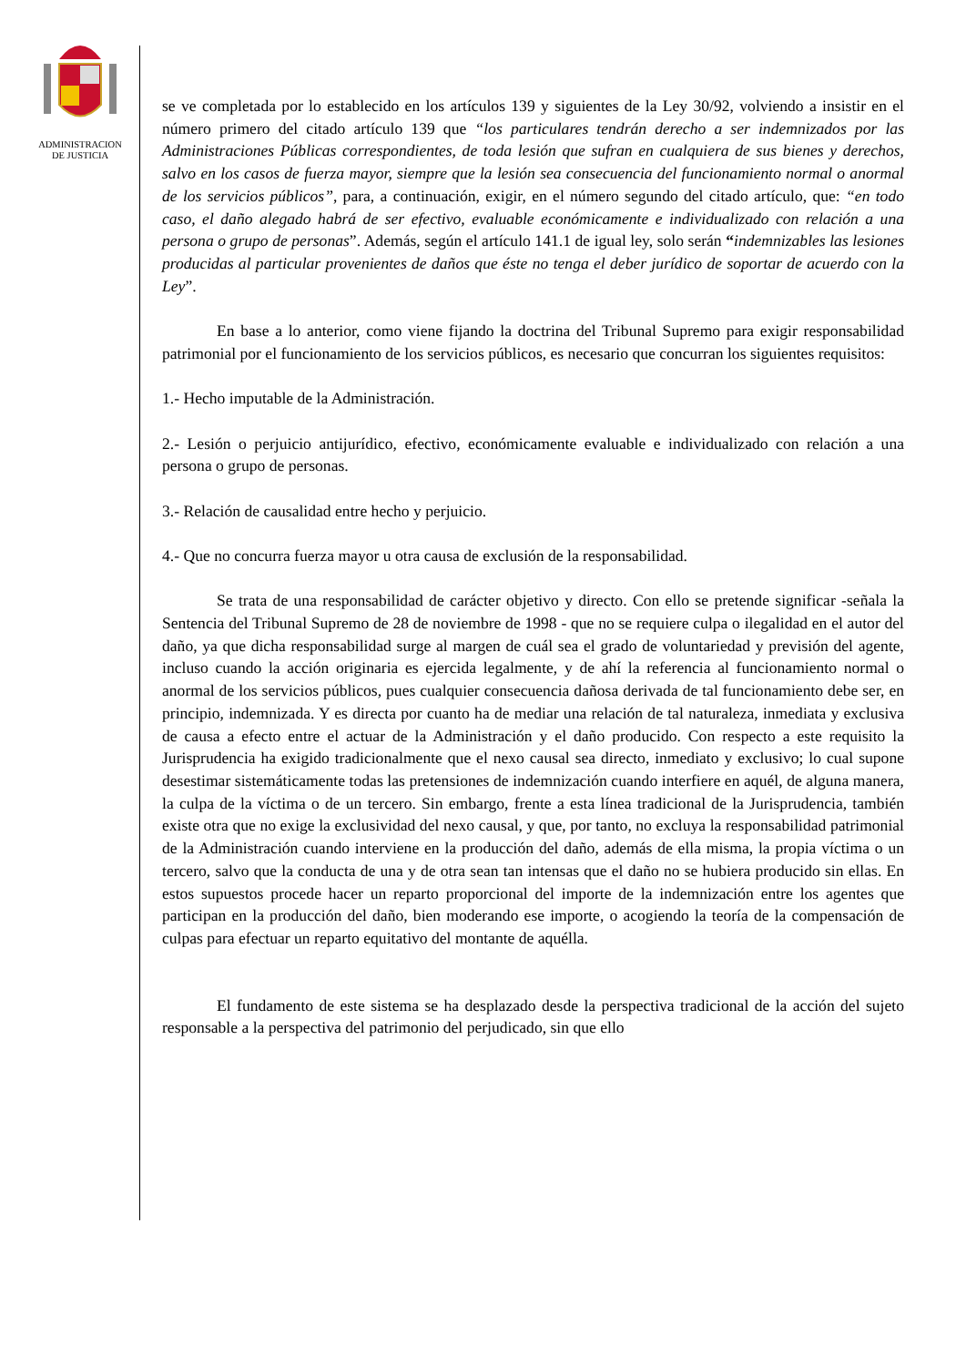ADMINISTRACION
DE JUSTICIA
se ve completada por lo establecido en los artículos 139 y siguientes de la Ley 30/92, volviendo a insistir en el número primero del citado artículo 139 que “los particulares tendrán derecho a ser indemnizados por las Administraciones Públicas correspondientes, de toda lesión que sufran en cualquiera de sus bienes y derechos, salvo en los casos de fuerza mayor, siempre que la lesión sea consecuencia del funcionamiento normal o anormal de los servicios públicos”, para, a continuación, exigir, en el número segundo del citado artículo, que: “en todo caso, el daño alegado habrá de ser efectivo, evaluable económicamente e individualizado con relación a una persona o grupo de personas”. Además, según el artículo 141.1 de igual ley, solo serán “indemnizables las lesiones producidas al particular provenientes de daños que éste no tenga el deber jurídico de soportar de acuerdo con la Ley”.
En base a lo anterior, como viene fijando la doctrina del Tribunal Supremo para exigir responsabilidad patrimonial por el funcionamiento de los servicios públicos, es necesario que concurran los siguientes requisitos:
1.- Hecho imputable de la Administración.
2.- Lesión o perjuicio antijurídico, efectivo, económicamente evaluable e individualizado con relación a una persona o grupo de personas.
3.- Relación de causalidad entre hecho y perjuicio.
4.- Que no concurra fuerza mayor u otra causa de exclusión de la responsabilidad.
Se trata de una responsabilidad de carácter objetivo y directo. Con ello se pretende significar -señala la Sentencia del Tribunal Supremo de 28 de noviembre de 1998 - que no se requiere culpa o ilegalidad en el autor del daño, ya que dicha responsabilidad surge al margen de cuál sea el grado de voluntariedad y previsión del agente, incluso cuando la acción originaria es ejercida legalmente, y de ahí la referencia al funcionamiento normal o anormal de los servicios públicos, pues cualquier consecuencia dañosa derivada de tal funcionamiento debe ser, en principio, indemnizada. Y es directa por cuanto ha de mediar una relación de tal naturaleza, inmediata y exclusiva de causa a efecto entre el actuar de la Administración y el daño producido. Con respecto a este requisito la Jurisprudencia ha exigido tradicionalmente que el nexo causal sea directo, inmediato y exclusivo; lo cual supone desestimar sistemáticamente todas las pretensiones de indemnización cuando interfiere en aquél, de alguna manera, la culpa de la víctima o de un tercero. Sin embargo, frente a esta línea tradicional de la Jurisprudencia, también existe otra que no exige la exclusividad del nexo causal, y que, por tanto, no excluya la responsabilidad patrimonial de la Administración cuando interviene en la producción del daño, además de ella misma, la propia víctima o un tercero, salvo que la conducta de una y de otra sean tan intensas que el daño no se hubiera producido sin ellas. En estos supuestos procede hacer un reparto proporcional del importe de la indemnización entre los agentes que participan en la producción del daño, bien moderando ese importe, o acogiendo la teoría de la compensación de culpas para efectuar un reparto equitativo del montante de aquélla.
El fundamento de este sistema se ha desplazado desde la perspectiva tradicional de la acción del sujeto responsable a la perspectiva del patrimonio del perjudicado, sin que ello